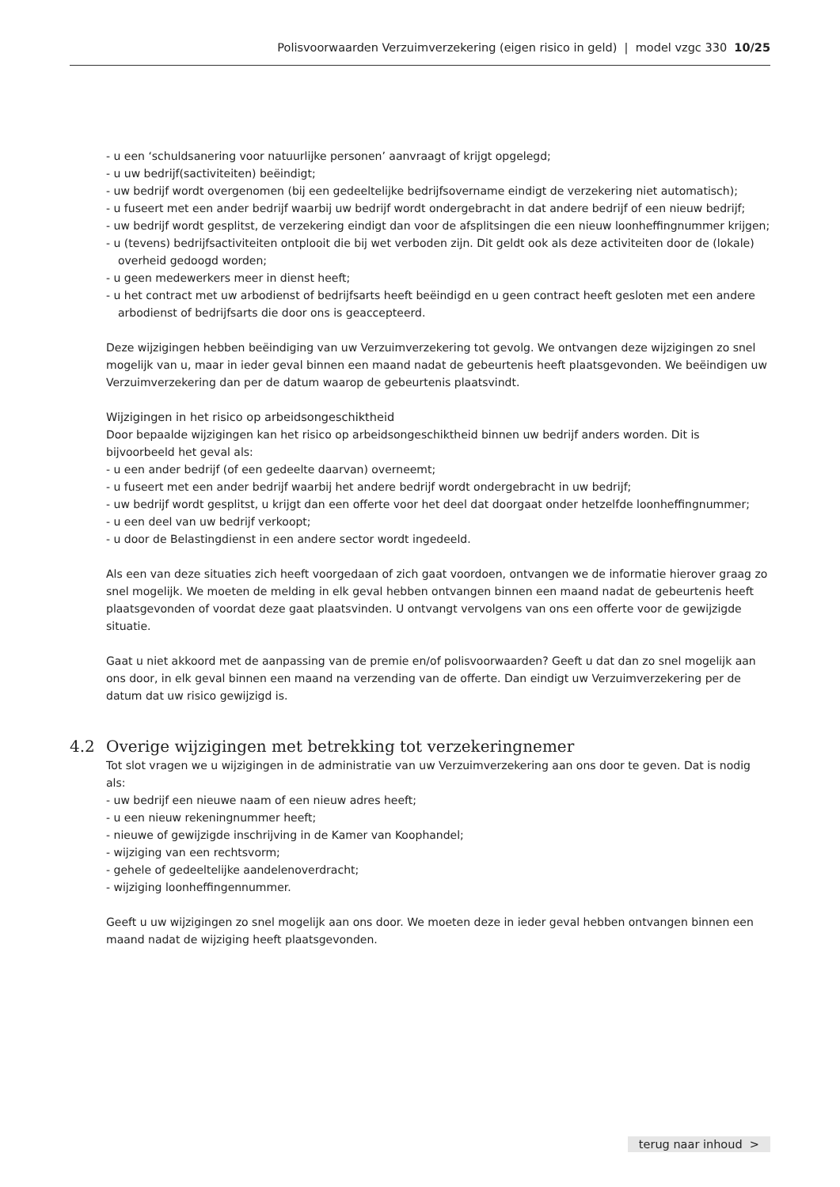Polisvoorwaarden Verzuimverzekering (eigen risico in geld) | model vzgc 330 10/25
- u een ‘schuldsanering voor natuurlijke personen’ aanvraagt of krijgt opgelegd;
- u uw bedrijf(sactiviteiten) beëindigt;
- uw bedrijf wordt overgenomen (bij een gedeeltelijke bedrijfsovername eindigt de verzekering niet automatisch);
- u fuseert met een ander bedrijf waarbij uw bedrijf wordt ondergebracht in dat andere bedrijf of een nieuw bedrijf;
- uw bedrijf wordt gesplitst, de verzekering eindigt dan voor de afsplitsingen die een nieuw loonheffingnummer krijgen;
- u (tevens) bedrijfsactiviteiten ontplooit die bij wet verboden zijn. Dit geldt ook als deze activiteiten door de (lokale) overheid gedoogd worden;
- u geen medewerkers meer in dienst heeft;
- u het contract met uw arbodienst of bedrijfsarts heeft beëindigd en u geen contract heeft gesloten met een andere arbodienst of bedrijfsarts die door ons is geaccepteerd.
Deze wijzigingen hebben beëindiging van uw Verzuimverzekering tot gevolg. We ontvangen deze wijzigingen zo snel mogelijk van u, maar in ieder geval binnen een maand nadat de gebeurtenis heeft plaatsgevonden. We beëindigen uw Verzuimverzekering dan per de datum waarop de gebeurtenis plaatsvindt.
Wijzigingen in het risico op arbeidsongeschiktheid
Door bepaalde wijzigingen kan het risico op arbeidsongeschiktheid binnen uw bedrijf anders worden. Dit is bijvoorbeeld het geval als:
- u een ander bedrijf (of een gedeelte daarvan) overneemt;
- u fuseert met een ander bedrijf waarbij het andere bedrijf wordt ondergebracht in uw bedrijf;
- uw bedrijf wordt gesplitst, u krijgt dan een offerte voor het deel dat doorgaat onder hetzelfde loonheffingnummer;
- u een deel van uw bedrijf verkoopt;
- u door de Belastingdienst in een andere sector wordt ingedeeld.
Als een van deze situaties zich heeft voorgedaan of zich gaat voordoen, ontvangen we de informatie hierover graag zo snel mogelijk. We moeten de melding in elk geval hebben ontvangen binnen een maand nadat de gebeurtenis heeft plaatsgevonden of voordat deze gaat plaatsvinden. U ontvangt vervolgens van ons een offerte voor de gewijzigde situatie.
Gaat u niet akkoord met de aanpassing van de premie en/of polisvoorwaarden? Geeft u dat dan zo snel mogelijk aan ons door, in elk geval binnen een maand na verzending van de offerte. Dan eindigt uw Verzuimverzekering per de datum dat uw risico gewijzigd is.
4.2 Overige wijzigingen met betrekking tot verzekeringnemer
Tot slot vragen we u wijzigingen in de administratie van uw Verzuimverzekering aan ons door te geven. Dat is nodig als:
- uw bedrijf een nieuwe naam of een nieuw adres heeft;
- u een nieuw rekeningnummer heeft;
- nieuwe of gewijzigde inschrijving in de Kamer van Koophandel;
- wijziging van een rechtsvorm;
- gehele of gedeeltelijke aandelenoverdracht;
- wijziging loonheffingennummer.
Geeft u uw wijzigingen zo snel mogelijk aan ons door. We moeten deze in ieder geval hebben ontvangen binnen een maand nadat de wijziging heeft plaatsgevonden.
terug naar inhoud >